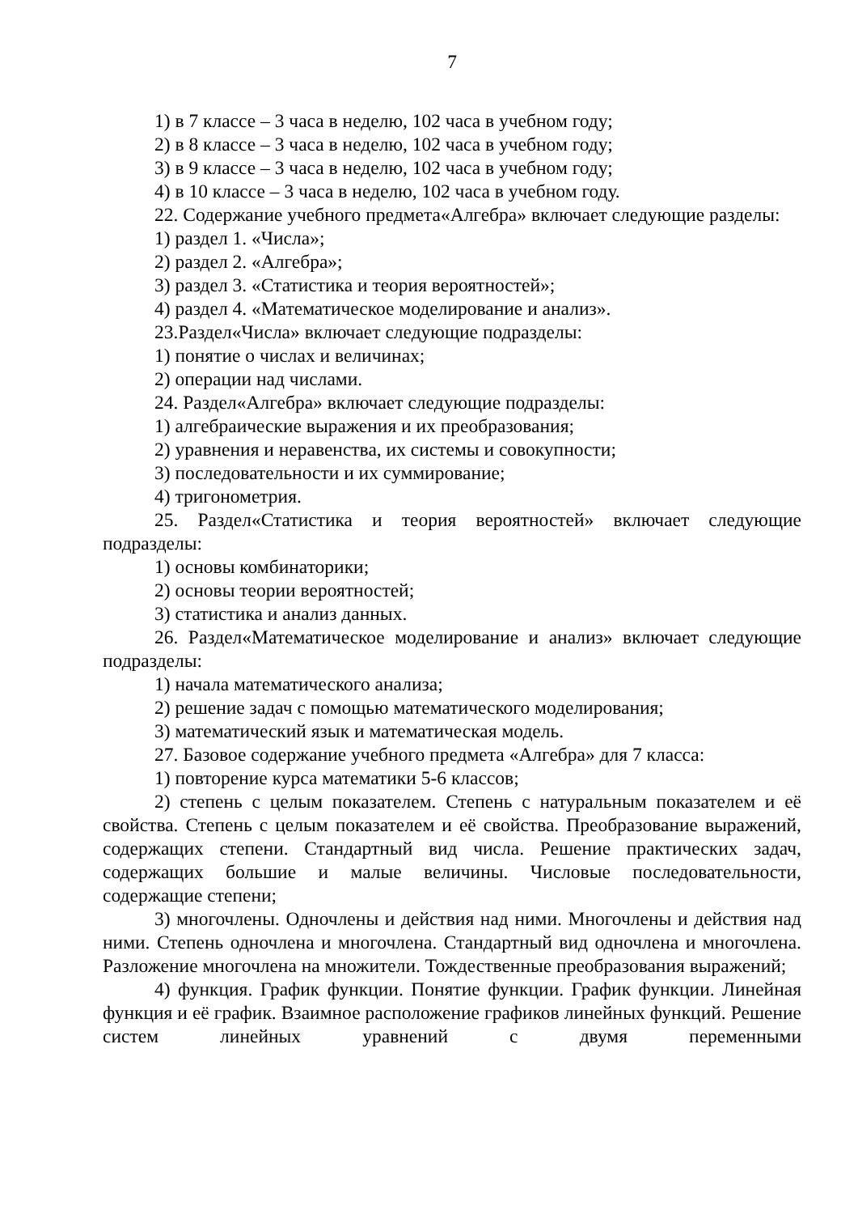7
1) в 7 классе – 3 часа в неделю, 102 часа в учебном году;
2) в 8 классе – 3 часа в неделю, 102 часа в учебном году;
3) в 9 классе – 3 часа в неделю, 102 часа в учебном году;
4) в 10 классе – 3 часа в неделю, 102 часа в учебном году.
22. Содержание учебного предмета«Алгебра» включает следующие разделы:
1) раздел 1. «Числа»;
2) раздел 2. «Алгебра»;
3) раздел 3. «Статистика и теория вероятностей»;
4) раздел 4. «Математическое моделирование и анализ».
23.Раздел«Числа» включает следующие подразделы:
1) понятие о числах и величинах;
2) операции над числами.
24. Раздел«Алгебра» включает следующие подразделы:
1) алгебраические выражения и их преобразования;
2) уравнения и неравенства, их системы и совокупности;
3) последовательности и их суммирование;
4) тригонометрия.
25. Раздел«Статистика и теория вероятностей» включает следующие подразделы:
1) основы комбинаторики;
2) основы теории вероятностей;
3) статистика и анализ данных.
26. Раздел«Математическое моделирование и анализ» включает следующие подразделы:
1) начала математического анализа;
2) решение задач с помощью математического моделирования;
3) математический язык и математическая модель.
27. Базовое содержание учебного предмета «Алгебра» для 7 класса:
1) повторение курса математики 5-6 классов;
2) степень с целым показателем. Степень с натуральным показателем и её свойства. Степень с целым показателем и её свойства. Преобразование выражений, содержащих степени. Стандартный вид числа. Решение практических задач, содержащих большие и малые величины. Числовые последовательности, содержащие степени;
3) многочлены. Одночлены и действия над ними. Многочлены и действия над ними. Степень одночлена и многочлена. Стандартный вид одночлена и многочлена. Разложение многочлена на множители. Тождественные преобразования выражений;
4) функция. График функции. Понятие функции. График функции. Линейная функция и её график. Взаимное расположение графиков линейных функций. Решение систем линейных уравнений с двумя переменными